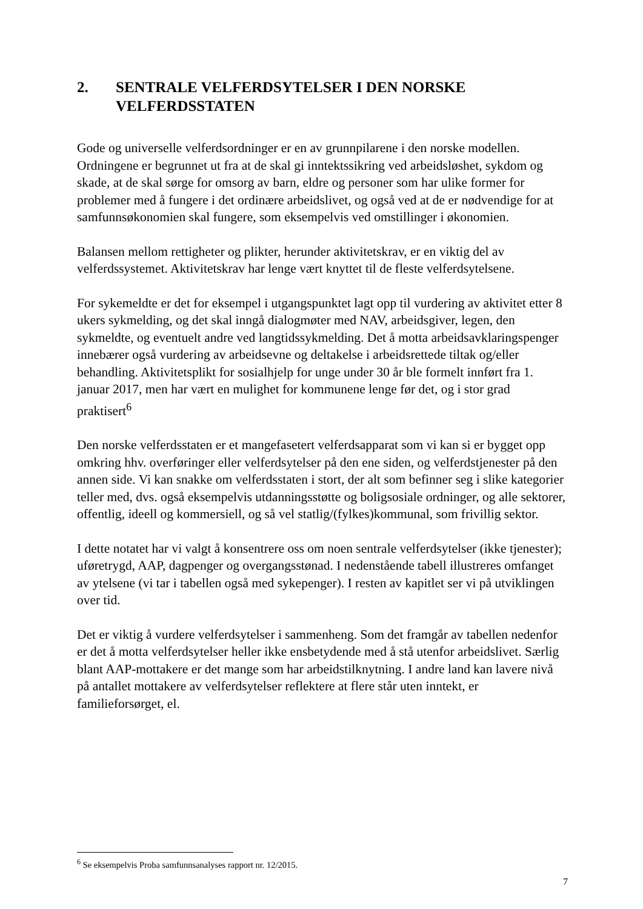2. SENTRALE VELFERDSYTELSER I DEN NORSKE VELFERDSSTATEN
Gode og universelle velferdsordninger er en av grunnpilarene i den norske modellen. Ordningene er begrunnet ut fra at de skal gi inntektssikring ved arbeidsløshet, sykdom og skade, at de skal sørge for omsorg av barn, eldre og personer som har ulike former for problemer med å fungere i det ordinære arbeidslivet, og også ved at de er nødvendige for at samfunnsøkonomien skal fungere, som eksempelvis ved omstillinger i økonomien.
Balansen mellom rettigheter og plikter, herunder aktivitetskrav, er en viktig del av velferdssystemet. Aktivitetskrav har lenge vært knyttet til de fleste velferdsytelsene.
For sykemeldte er det for eksempel i utgangspunktet lagt opp til vurdering av aktivitet etter 8 ukers sykmelding, og det skal inngå dialogmøter med NAV, arbeidsgiver, legen, den sykmeldte, og eventuelt andre ved langtidssykmelding. Det å motta arbeidsavklaringspenger innebærer også vurdering av arbeidsevne og deltakelse i arbeidsrettede tiltak og/eller behandling. Aktivitetsplikt for sosialhjelp for unge under 30 år ble formelt innført fra 1. januar 2017, men har vært en mulighet for kommunene lenge før det, og i stor grad praktisert<sup>6</sup>
Den norske velferdsstaten er et mangefasetert velferdsapparat som vi kan si er bygget opp omkring hhv. overføringer eller velferdsytelser på den ene siden, og velferdstjenester på den annen side. Vi kan snakke om velferdsstaten i stort, der alt som befinner seg i slike kategorier teller med, dvs. også eksempelvis utdanningsstøtte og boligsosiale ordninger, og alle sektorer, offentlig, ideell og kommersiell, og så vel statlig/(fylkes)kommunal, som frivillig sektor.
I dette notatet har vi valgt å konsentrere oss om noen sentrale velferdsytelser (ikke tjenester); uføretrygd, AAP, dagpenger og overgangsstønad. I nedenstående tabell illustreres omfanget av ytelsene (vi tar i tabellen også med sykepenger). I resten av kapitlet ser vi på utviklingen over tid.
Det er viktig å vurdere velferdsytelser i sammenheng. Som det framgår av tabellen nedenfor er det å motta velferdsytelser heller ikke ensbetydende med å stå utenfor arbeidslivet. Særlig blant AAP-mottakere er det mange som har arbeidstilknytning. I andre land kan lavere nivå på antallet mottakere av velferdsytelser reflektere at flere står uten inntekt, er familieforsørget, el.
<sup>6</sup> Se eksempelvis Proba samfunnsanalyses rapport nr. 12/2015.
7